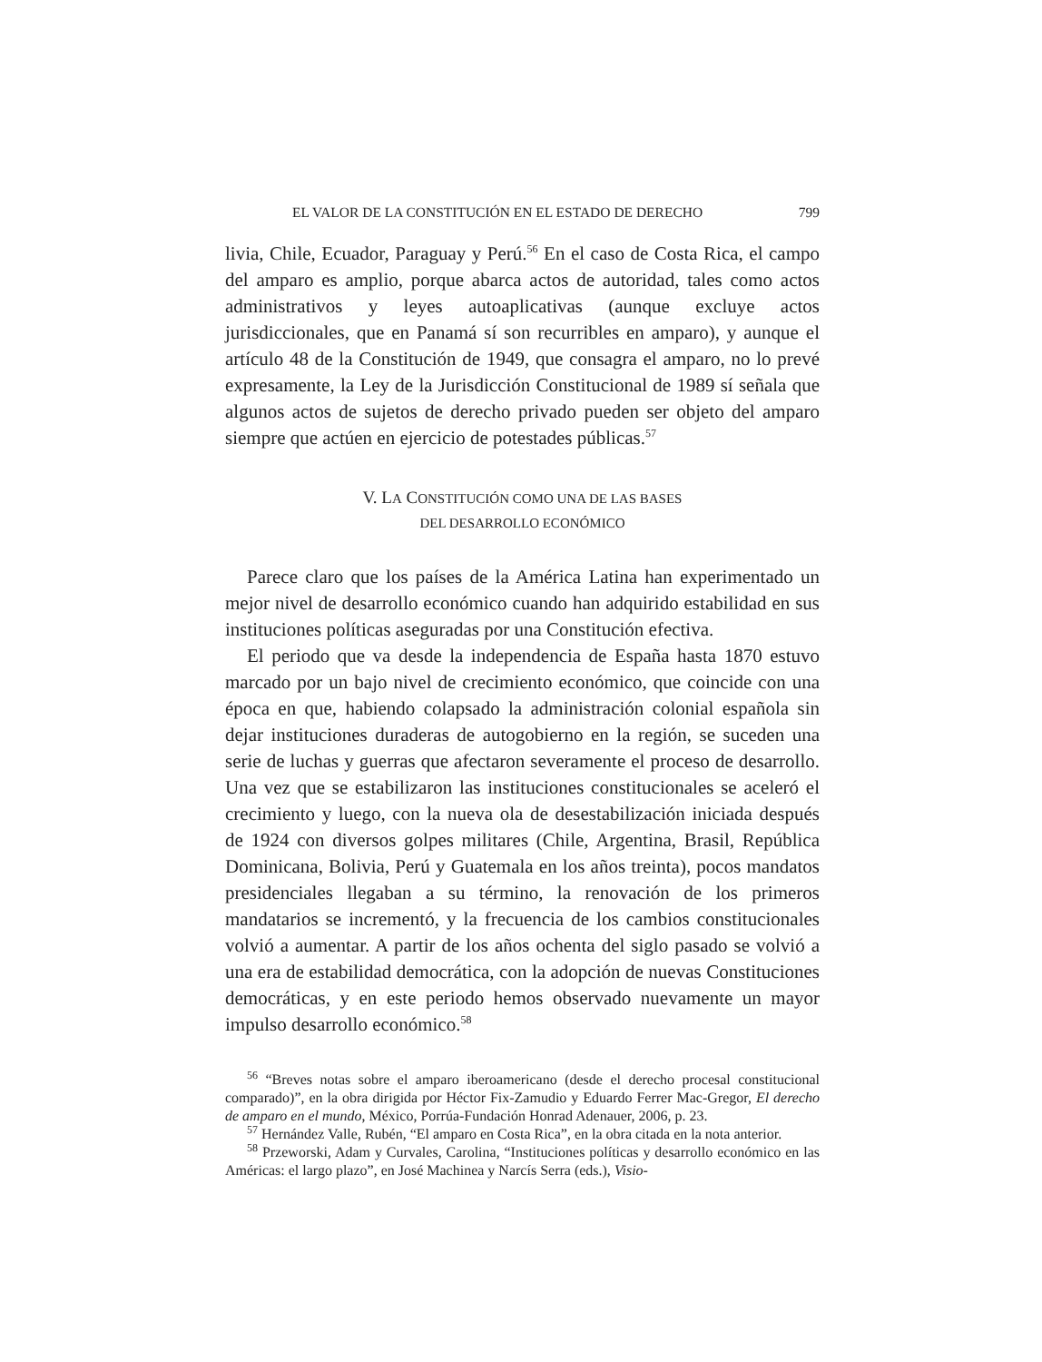EL VALOR DE LA CONSTITUCIÓN EN EL ESTADO DE DERECHO 799
livia, Chile, Ecuador, Paraguay y Perú.<sup>56</sup> En el caso de Costa Rica, el campo del amparo es amplio, porque abarca actos de autoridad, tales como actos administrativos y leyes autoaplicativas (aunque excluye actos jurisdiccionales, que en Panamá sí son recurribles en amparo), y aunque el artículo 48 de la Constitución de 1949, que consagra el amparo, no lo prevé expresamente, la Ley de la Jurisdicción Constitucional de 1989 sí señala que algunos actos de sujetos de derecho privado pueden ser objeto del amparo siempre que actúen en ejercicio de potestades públicas.<sup>57</sup>
V. LA CONSTITUCIÓN COMO UNA DE LAS BASES
DEL DESARROLLO ECONÓMICO
Parece claro que los países de la América Latina han experimentado un mejor nivel de desarrollo económico cuando han adquirido estabilidad en sus instituciones políticas aseguradas por una Constitución efectiva.
El periodo que va desde la independencia de España hasta 1870 estuvo marcado por un bajo nivel de crecimiento económico, que coincide con una época en que, habiendo colapsado la administración colonial española sin dejar instituciones duraderas de autogobierno en la región, se suceden una serie de luchas y guerras que afectaron severamente el proceso de desarrollo. Una vez que se estabilizaron las instituciones constitucionales se aceleró el crecimiento y luego, con la nueva ola de desestabilización iniciada después de 1924 con diversos golpes militares (Chile, Argentina, Brasil, República Dominicana, Bolivia, Perú y Guatemala en los años treinta), pocos mandatos presidenciales llegaban a su término, la renovación de los primeros mandatarios se incrementó, y la frecuencia de los cambios constitucionales volvió a aumentar. A partir de los años ochenta del siglo pasado se volvió a una era de estabilidad democrática, con la adopción de nuevas Constituciones democráticas, y en este periodo hemos observado nuevamente un mayor impulso desarrollo económico.<sup>58</sup>
<sup>56</sup> “Breves notas sobre el amparo iberoamericano (desde el derecho procesal constitucional comparado)”, en la obra dirigida por Héctor Fix-Zamudio y Eduardo Ferrer Mac-Gregor, El derecho de amparo en el mundo, México, Porrúa-Fundación Honrad Adenauer, 2006, p. 23.
<sup>57</sup> Hernández Valle, Rubén, “El amparo en Costa Rica”, en la obra citada en la nota anterior.
<sup>58</sup> Przeworski, Adam y Curvales, Carolina, “Instituciones políticas y desarrollo económico en las Américas: el largo plazo”, en José Machinea y Narcís Serra (eds.), Visio-